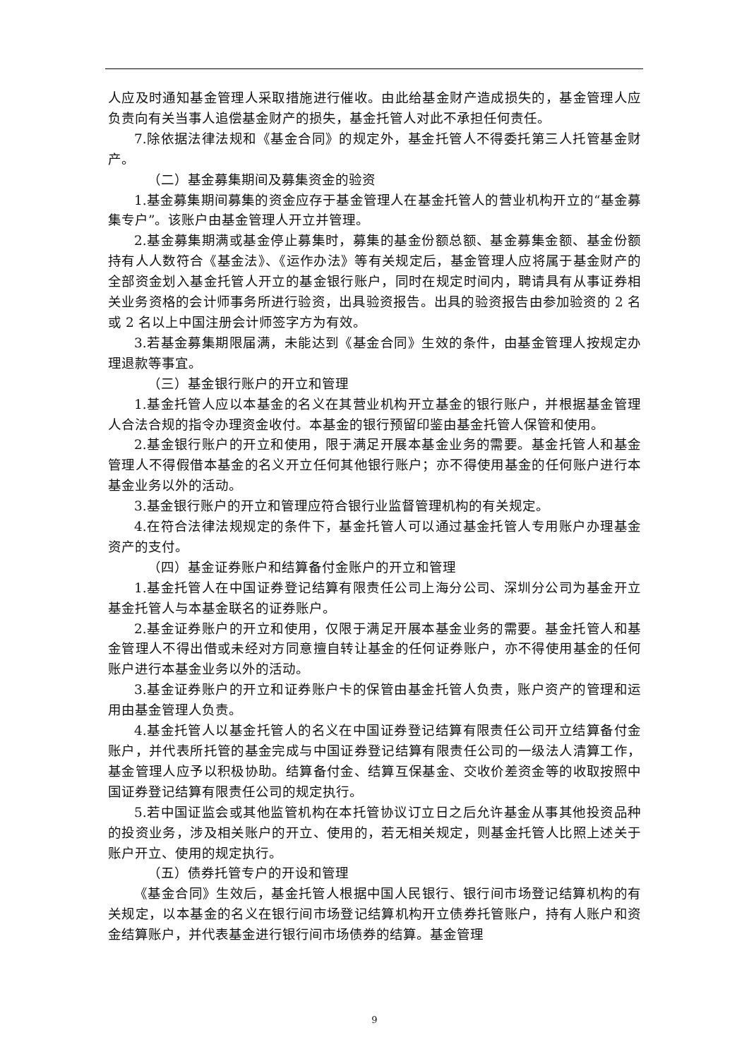人应及时通知基金管理人采取措施进行催收。由此给基金财产造成损失的，基金管理人应负责向有关当事人追偿基金财产的损失，基金托管人对此不承担任何责任。
7.除依据法律法规和《基金合同》的规定外，基金托管人不得委托第三人托管基金财产。
（二）基金募集期间及募集资金的验资
1.基金募集期间募集的资金应存于基金管理人在基金托管人的营业机构开立的“基金募集专户”。该账户由基金管理人开立并管理。
2.基金募集期满或基金停止募集时，募集的基金份额总额、基金募集金额、基金份额持有人人数符合《基金法》、《运作办法》等有关规定后，基金管理人应将属于基金财产的全部资金划入基金托管人开立的基金银行账户，同时在规定时间内，聘请具有从事证券相关业务资格的会计师事务所进行验资，出具验资报告。出具的验资报告由参加验资的 2 名或 2 名以上中国注册会计师签字方为有效。
3.若基金募集期限届满，未能达到《基金合同》生效的条件，由基金管理人按规定办理退款等事宜。
（三）基金银行账户的开立和管理
1.基金托管人应以本基金的名义在其营业机构开立基金的银行账户，并根据基金管理人合法合规的指令办理资金收付。本基金的银行预留印鉴由基金托管人保管和使用。
2.基金银行账户的开立和使用，限于满足开展本基金业务的需要。基金托管人和基金管理人不得假借本基金的名义开立任何其他银行账户；亦不得使用基金的任何账户进行本基金业务以外的活动。
3.基金银行账户的开立和管理应符合银行业监督管理机构的有关规定。
4.在符合法律法规规定的条件下，基金托管人可以通过基金托管人专用账户办理基金资产的支付。
（四）基金证券账户和结算备付金账户的开立和管理
1.基金托管人在中国证券登记结算有限责任公司上海分公司、深圳分公司为基金开立基金托管人与本基金联名的证券账户。
2.基金证券账户的开立和使用，仅限于满足开展本基金业务的需要。基金托管人和基金管理人不得出借或未经对方同意擅自转让基金的任何证券账户，亦不得使用基金的任何账户进行本基金业务以外的活动。
3.基金证券账户的开立和证券账户卡的保管由基金托管人负责，账户资产的管理和运用由基金管理人负责。
4.基金托管人以基金托管人的名义在中国证券登记结算有限责任公司开立结算备付金账户，并代表所托管的基金完成与中国证券登记结算有限责任公司的一级法人清算工作，基金管理人应予以积极协助。结算备付金、结算互保基金、交收价差资金等的收取按照中国证券登记结算有限责任公司的规定执行。
5.若中国证监会或其他监管机构在本托管协议订立日之后允许基金从事其他投资品种的投资业务，涉及相关账户的开立、使用的，若无相关规定，则基金托管人比照上述关于账户开立、使用的规定执行。
（五）债券托管专户的开设和管理
《基金合同》生效后，基金托管人根据中国人民银行、银行间市场登记结算机构的有关规定，以本基金的名义在银行间市场登记结算机构开立债券托管账户，持有人账户和资金结算账户，并代表基金进行银行间市场债券的结算。基金管理
9